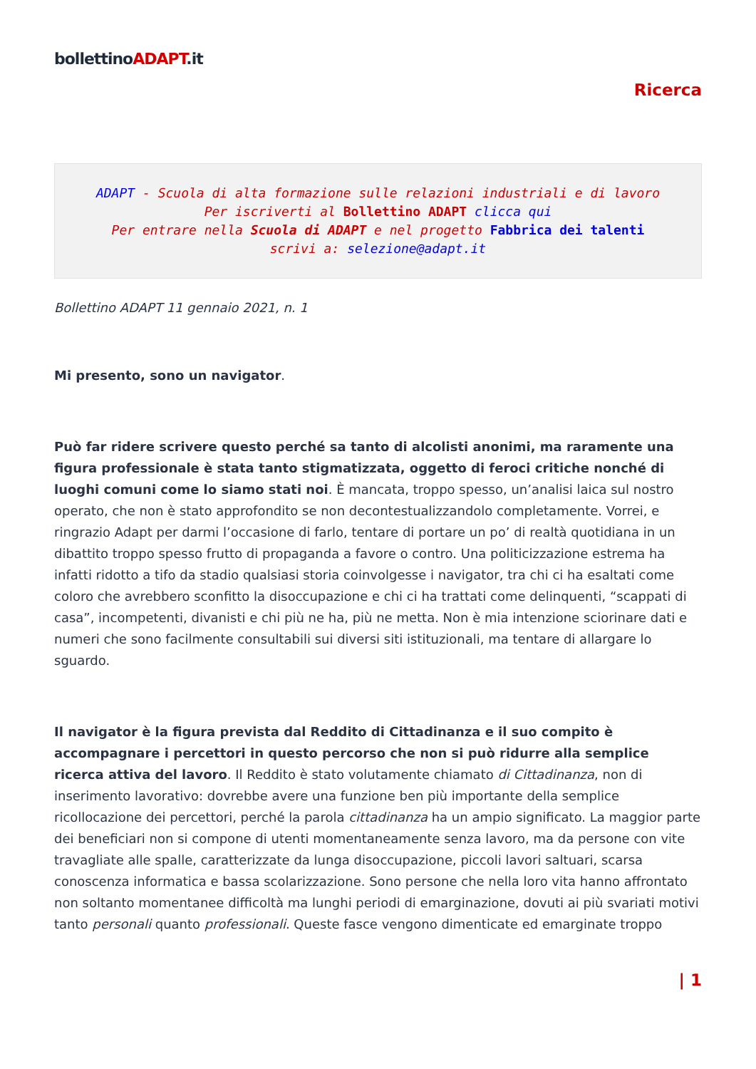bollettinoADAPT.it
Ricerca
ADAPT - Scuola di alta formazione sulle relazioni industriali e di lavoro
Per iscriverti al Bollettino ADAPT clicca qui
Per entrare nella Scuola di ADAPT e nel progetto Fabbrica dei talenti
scrivi a: selezione@adapt.it
Bollettino ADAPT 11 gennaio 2021, n. 1
Mi presentο, sono un navigator.
Può far ridere scrivere questo perché sa tanto di alcolisti anonimi, ma raramente una figura professionale è stata tanto stigmatizzata, oggetto di feroci critiche nonché di luoghi comuni come lo siamo stati noi. È mancata, troppo spesso, un’analisi laica sul nostro operato, che non è stato approfondito se non decontestualizzandolo completamente. Vorrei, e ringrazio Adapt per darmi l’occasione di farlo, tentare di portare un po’ di realtà quotidiana in un dibattito troppo spesso frutto di propaganda a favore o contro. Una politicizzazione estrema ha infatti ridotto a tifo da stadio qualsiasi storia coinvolgesse i navigator, tra chi ci ha esaltati come coloro che avrebbero sconfitto la disoccupazione e chi ci ha trattati come delinquenti, “scappati di casa”, incompetenti, divanisti e chi più ne ha, più ne metta. Non è mia intenzione sciorinare dati e numeri che sono facilmente consultabili sui diversi siti istituzionali, ma tentare di allargare lo sguardo.
Il navigator è la figura prevista dal Reddito di Cittadinanza e il suo compito è accompagnare i percettori in questo percorso che non si può ridurre alla semplice ricerca attiva del lavoro. Il Reddito è stato volutamente chiamato di Cittadinanza, non di inserimento lavorativo: dovrebbe avere una funzione ben più importante della semplice ricollocazione dei percettori, perché la parola cittadinanza ha un ampio significato. La maggior parte dei beneficiari non si compone di utenti momentaneamente senza lavoro, ma da persone con vite travagliate alle spalle, caratterizzate da lunga disoccupazione, piccoli lavori saltuari, scarsa conoscenza informatica e bassa scolarizzazione. Sono persone che nella loro vita hanno affrontato non soltanto momentanee difficoltà ma lunghi periodi di emarginazione, dovuti ai più svariati motivi tanto personali quanto professionali. Queste fasce vengono dimenticate ed emarginate troppo
| 1